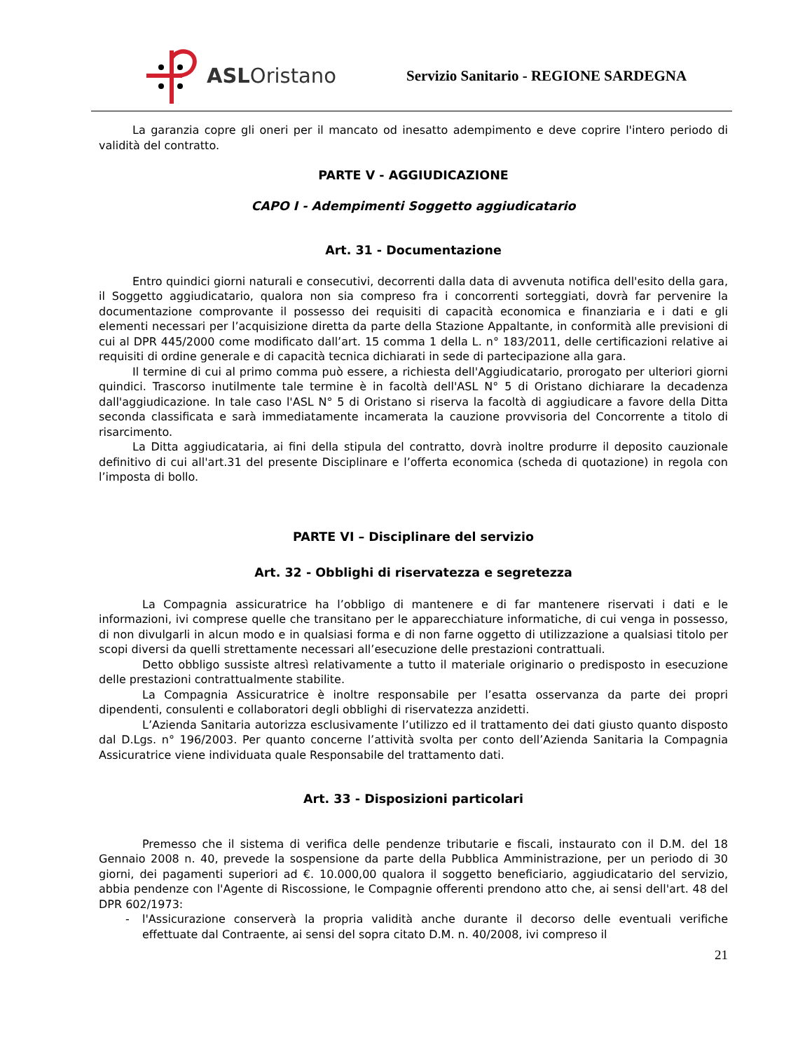ASLOristano
Servizio Sanitario - REGIONE SARDEGNA
La garanzia copre gli oneri per il mancato od inesatto adempimento e deve coprire l'intero periodo di validità del contratto.
PARTE V - AGGIUDICAZIONE
CAPO I - Adempimenti Soggetto aggiudicatario
Art. 31 - Documentazione
Entro quindici giorni naturali e consecutivi, decorrenti dalla data di avvenuta notifica dell'esito della gara, il Soggetto aggiudicatario, qualora non sia compreso fra i concorrenti sorteggiati, dovrà far pervenire la documentazione comprovante il possesso dei requisiti di capacità economica e finanziaria e i dati e gli elementi necessari per l’acquisizione diretta da parte della Stazione Appaltante, in conformità alle previsioni di cui al DPR 445/2000 come modificato dall’art. 15 comma 1 della L. n° 183/2011, delle certificazioni relative ai requisiti di ordine generale e di capacità tecnica dichiarati in sede di partecipazione alla gara.
Il termine di cui al primo comma può essere, a richiesta dell'Aggiudicatario, prorogato per ulteriori giorni quindici. Trascorso inutilmente tale termine è in facoltà dell'ASL N° 5 di Oristano dichiarare la decadenza dall'aggiudicazione. In tale caso l'ASL N° 5 di Oristano si riserva la facoltà di aggiudicare a favore della Ditta seconda classificata e sarà immediatamente incamerata la cauzione provvisoria del Concorrente a titolo di risarcimento.
La Ditta aggiudicataria, ai fini della stipula del contratto, dovrà inoltre produrre il deposito cauzionale definitivo di cui all'art.31 del presente Disciplinare e l’offerta economica (scheda di quotazione) in regola con l’imposta di bollo.
PARTE VI – Disciplinare del servizio
Art. 32 - Obblighi di riservatezza e segretezza
La Compagnia assicuratrice ha l’obbligo di mantenere e di far mantenere riservati i dati e le informazioni, ivi comprese quelle che transitano per le apparecchiature informatiche, di cui venga in possesso, di non divulgarli in alcun modo e in qualsiasi forma e di non farne oggetto di utilizzazione a qualsiasi titolo per scopi diversi da quelli strettamente necessari all’esecuzione delle prestazioni contrattuali.
Detto obbligo sussiste altresì relativamente a tutto il materiale originario o predisposto in esecuzione delle prestazioni contrattualmente stabilite.
La Compagnia Assicuratrice è inoltre responsabile per l’esatta osservanza da parte dei propri dipendenti, consulenti e collaboratori degli obblighi di riservatezza anzidetti.
L’Azienda Sanitaria autorizza esclusivamente l’utilizzo ed il trattamento dei dati giusto quanto disposto dal D.Lgs. n° 196/2003. Per quanto concerne l’attività svolta per conto dell’Azienda Sanitaria la Compagnia Assicuratrice viene individuata quale Responsabile del trattamento dati.
Art. 33 - Disposizioni particolari
Premesso che il sistema di verifica delle pendenze tributarie e fiscali, instaurato con il D.M. del 18 Gennaio 2008 n. 40, prevede la sospensione da parte della Pubblica Amministrazione, per un periodo di 30 giorni, dei pagamenti superiori ad €. 10.000,00 qualora il soggetto beneficiario, aggiudicatario del servizio, abbia pendenze con l'Agente di Riscossione, le Compagnie offerenti prendono atto che, ai sensi dell'art. 48 del DPR 602/1973:
- l'Assicurazione conserverà la propria validità anche durante il decorso delle eventuali verifiche effettuate dal Contraente, ai sensi del sopra citato D.M. n. 40/2008, ivi compreso il
21